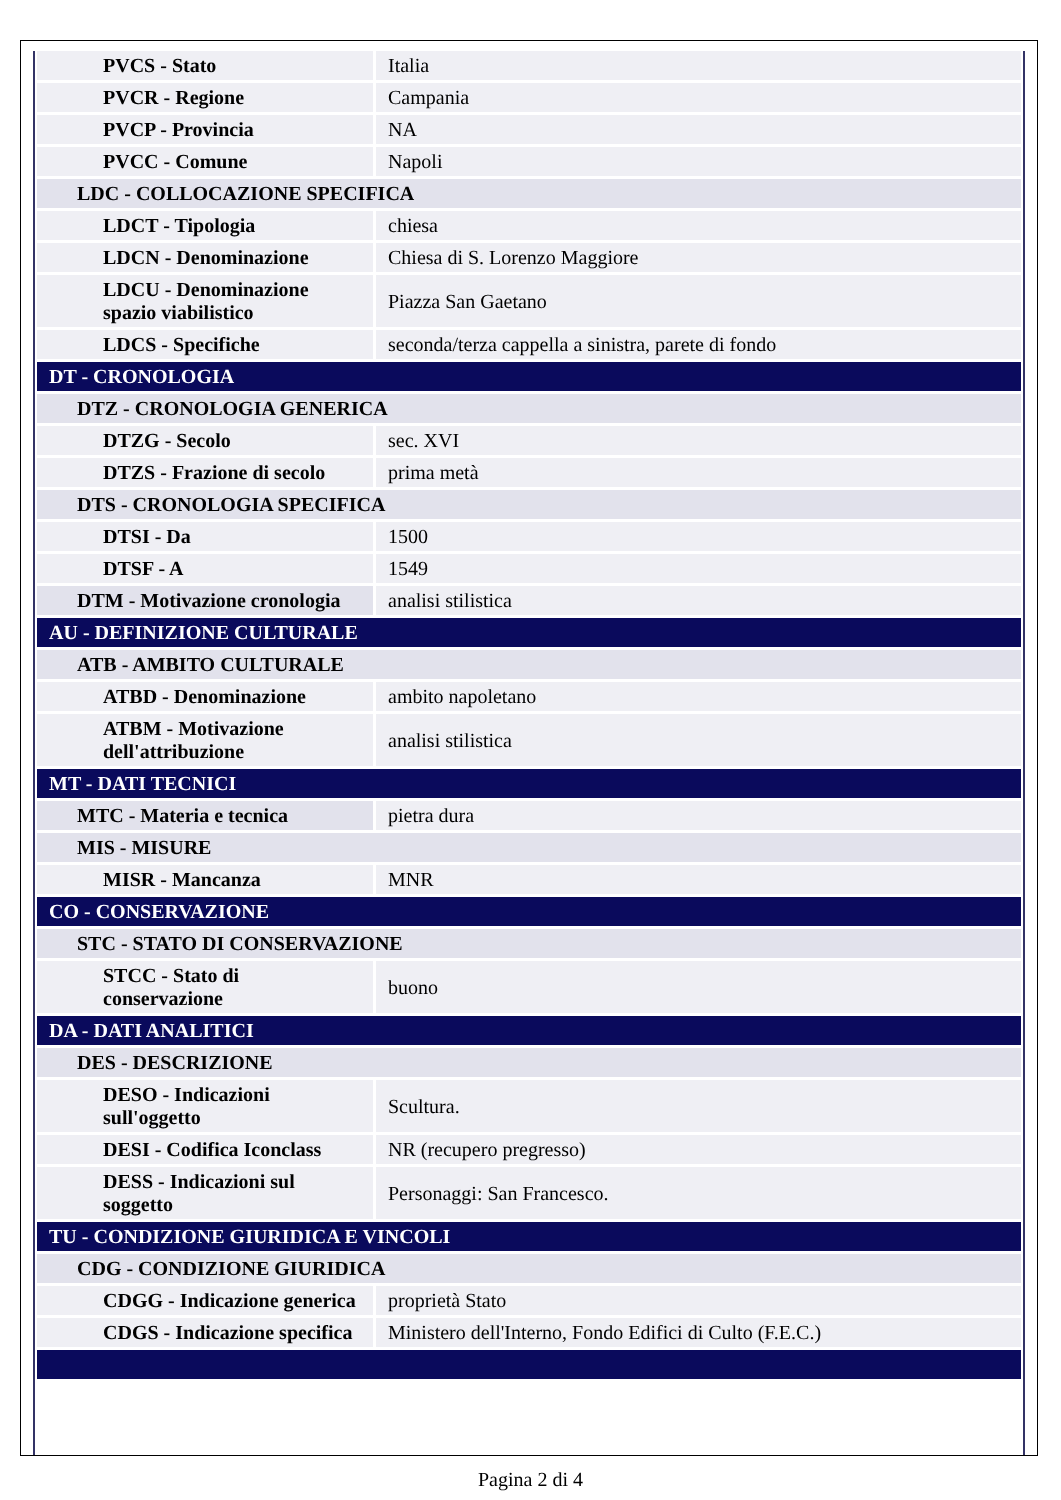| PVCS - Stato | Italia |
| PVCR - Regione | Campania |
| PVCP - Provincia | NA |
| PVCC - Comune | Napoli |
| LDC - COLLOCAZIONE SPECIFICA | |
| LDCT - Tipologia | chiesa |
| LDCN - Denominazione | Chiesa di S. Lorenzo Maggiore |
| LDCU - Denominazione spazio viabilistico | Piazza San Gaetano |
| LDCS - Specifiche | seconda/terza cappella a sinistra, parete di fondo |
| DT - CRONOLOGIA | |
| DTZ - CRONOLOGIA GENERICA | |
| DTZG - Secolo | sec. XVI |
| DTZS - Frazione di secolo | prima metà |
| DTS - CRONOLOGIA SPECIFICA | |
| DTSI - Da | 1500 |
| DTSF - A | 1549 |
| DTM - Motivazione cronologia | analisi stilistica |
| AU - DEFINIZIONE CULTURALE | |
| ATB - AMBITO CULTURALE | |
| ATBD - Denominazione | ambito napoletano |
| ATBM - Motivazione dell'attribuzione | analisi stilistica |
| MT - DATI TECNICI | |
| MTC - Materia e tecnica | pietra dura |
| MIS - MISURE | |
| MISR - Mancanza | MNR |
| CO - CONSERVAZIONE | |
| STC - STATO DI CONSERVAZIONE | |
| STCC - Stato di conservazione | buono |
| DA - DATI ANALITICI | |
| DES - DESCRIZIONE | |
| DESO - Indicazioni sull'oggetto | Scultura. |
| DESI - Codifica Iconclass | NR (recupero pregresso) |
| DESS - Indicazioni sul soggetto | Personaggi: San Francesco. |
| TU - CONDIZIONE GIURIDICA E VINCOLI | |
| CDG - CONDIZIONE GIURIDICA | |
| CDGG - Indicazione generica | proprietà Stato |
| CDGS - Indicazione specifica | Ministero dell'Interno, Fondo Edifici di Culto (F.E.C.) |
Pagina 2 di 4